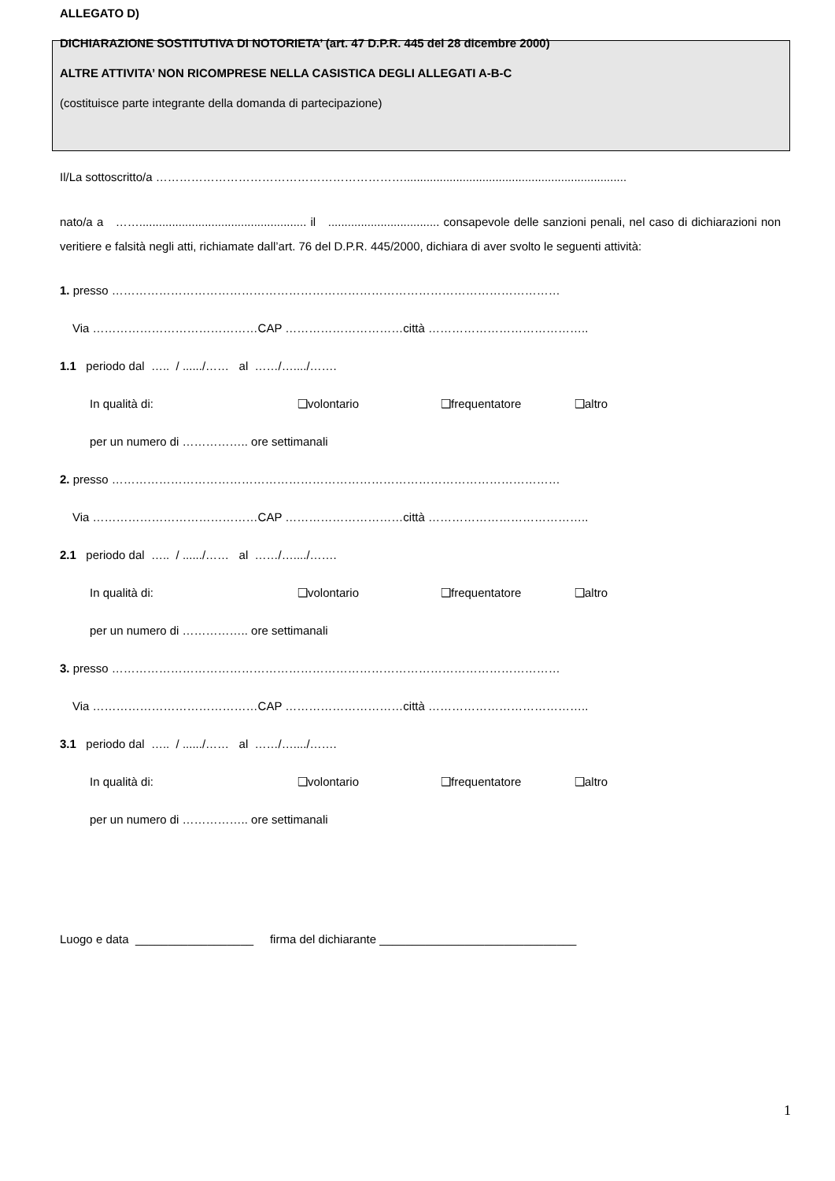ALLEGATO D)
DICHIARAZIONE SOSTITUTIVA DI NOTORIETA’ (art. 47 D.P.R. 445 del 28 dicembre 2000)
ALTRE ATTIVITA’ NON RICOMPRESE NELLA CASISTICA DEGLI ALLEGATI A-B-C
(costituisce parte integrante della domanda di partecipazione)
Il/La sottoscritto/a ………………………………………………………....................................................................
nato/a a ……................................................... il .................................. consapevole delle sanzioni penali, nel caso di dichiarazioni non veritiere e falsità negli atti, richiamate dall’art. 76 del D.P.R. 445/2000, dichiara di aver svolto le seguenti attività:
1. presso ……………………………………………………………………………………………………
Via ……………………………………CAP …………………………città …………………………………..
1.1 periodo dal ….. / ....../…… al ……/…..../…….
In qualità di: ❑volontario ❑frequentatore ❑altro
per un numero di …………….. ore settimanali
2. presso ……………………………………………………………………………………………………
Via ……………………………………CAP …………………………città …………………………………..
2.1 periodo dal ….. / ....../…… al ……/…..../…….
In qualità di: ❑volontario ❑frequentatore ❑altro
per un numero di …………….. ore settimanali
3. presso ……………………………………………………………………………………………………
Via ……………………………………CAP …………………………città …………………………………..
3.1 periodo dal ….. / ....../…… al ……/…..../…….
In qualità di: ❑volontario ❑frequentatore ❑altro
per un numero di …………….. ore settimanali
Luogo e data __________________ firma del dichiarante ______________________________
1